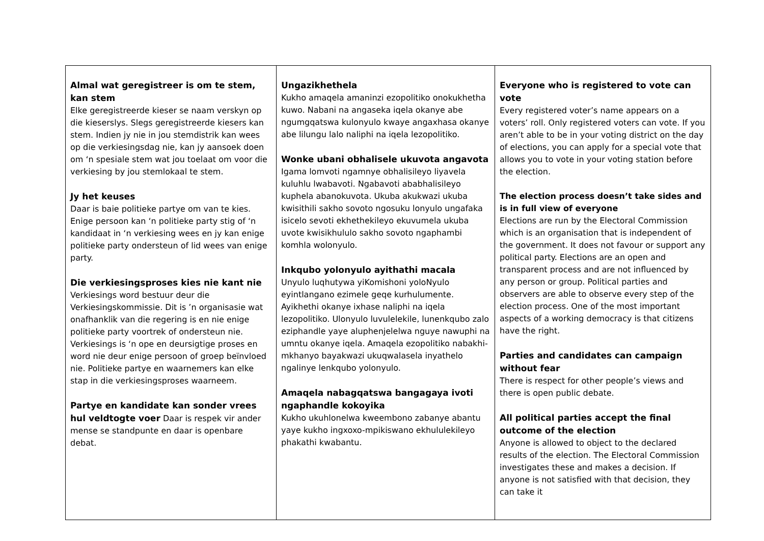| Almal wat geregistreer is om te stem, kan stem Elke geregistreerde kieser se naam verskyn op die kieserslys. Slegs geregistreerde kiesers kan stem. Indien jy nie in jou stemdistrik kan wees op die verkiesingsdag nie, kan jy aansoek doen om ‘n spesiale stem wat jou toelaat om voor die verkiesing by jou stemlokaal te stem. Jy het keuses Daar is baie politieke partye om van te kies. Enige persoon kan ‘n politieke party stig of ‘n kandidaat in ‘n verkiesing wees en jy kan enige politieke party ondersteun of lid wees van enige party. Die verkiesingsproses kies nie kant nie Verkiesings word bestuur deur die Verkiesingskommissie. Dit is ’n organisasie wat onafhanklik van die regering is en nie enige politieke party voortrek of ondersteun nie. Verkiesings is ‘n ope en deursigtige proses en word nie deur enige persoon of groep beïnvloed nie. Politieke partye en waarnemers kan elke stap in die verkiesingsproses waarneem. Partye en kandidate kan sonder vrees hul veldtogte voer Daar is respek vir ander mense se standpunte en daar is openbare debat. | Ungazikhethela Kukho amaqela amaninzi ezopolitiko onokukhetha kuwo. Nabani na angaseka iqela okanye abe ngumgqatswa kulonyulo kwaye angaxhasa okanye abe lilungu lalo naliphi na iqela lezopolitiko. Wonke ubani obhalisele ukuvota angavota Igama lomvoti ngamnye obhalisileyo liyavela kuluhlu lwabavoti. Ngabavoti ababhalisileyo kuphela abanokuvota. Ukuba akukwazi ukuba kwisithili sakho sovoto ngosuku lonyulo ungafaka isicelo sevoti ekhethekileyo ekuvumela ukuba uvote kwisikhululo sakho sovoto ngaphambi komhla wolonyulo. Inkqubo yolonyulo ayithathi macala Unyulo luqhutywa yiKomishoni yoloNyulo eyintlangano ezimele geqe kurhulumente. Ayikhethi okanye ixhase naliphi na iqela lezopolitiko. Ulonyulo luvulelekile, lunenkqubo zalo eziphandle yaye aluphenjelelwa nguye nawuphi na umntu okanye iqela. Amaqela ezopolitiko nabakhi-mkhanyo bayakwazi ukuqwalasela inyathelo ngalinye lenkqubo yolonyulo. Amaqela nabagqatswa bangagaya ivoti ngaphandle kokoyika Kukho ukuhlonelwa kweembono zabanye abantu yaye kukho ingxoxo-mpikiswano ekhululekileyo phakathi kwabantu. | Everyone who is registered to vote can vote Every registered voter’s name appears on a voters’ roll. Only registered voters can vote. If you aren’t able to be in your voting district on the day of elections, you can apply for a special vote that allows you to vote in your voting station before the election. The election process doesn’t take sides and is in full view of everyone Elections are run by the Electoral Commission which is an organisation that is independent of the government. It does not favour or support any political party. Elections are an open and transparent process and are not influenced by any person or group. Political parties and observers are able to observe every step of the election process. One of the most important aspects of a working democracy is that citizens have the right. Parties and candidates can campaign without fear There is respect for other people’s views and there is open public debate. All political parties accept the final outcome of the election Anyone is allowed to object to the declared results of the election. The Electoral Commission investigates these and makes a decision. If anyone is not satisfied with that decision, they can take it |